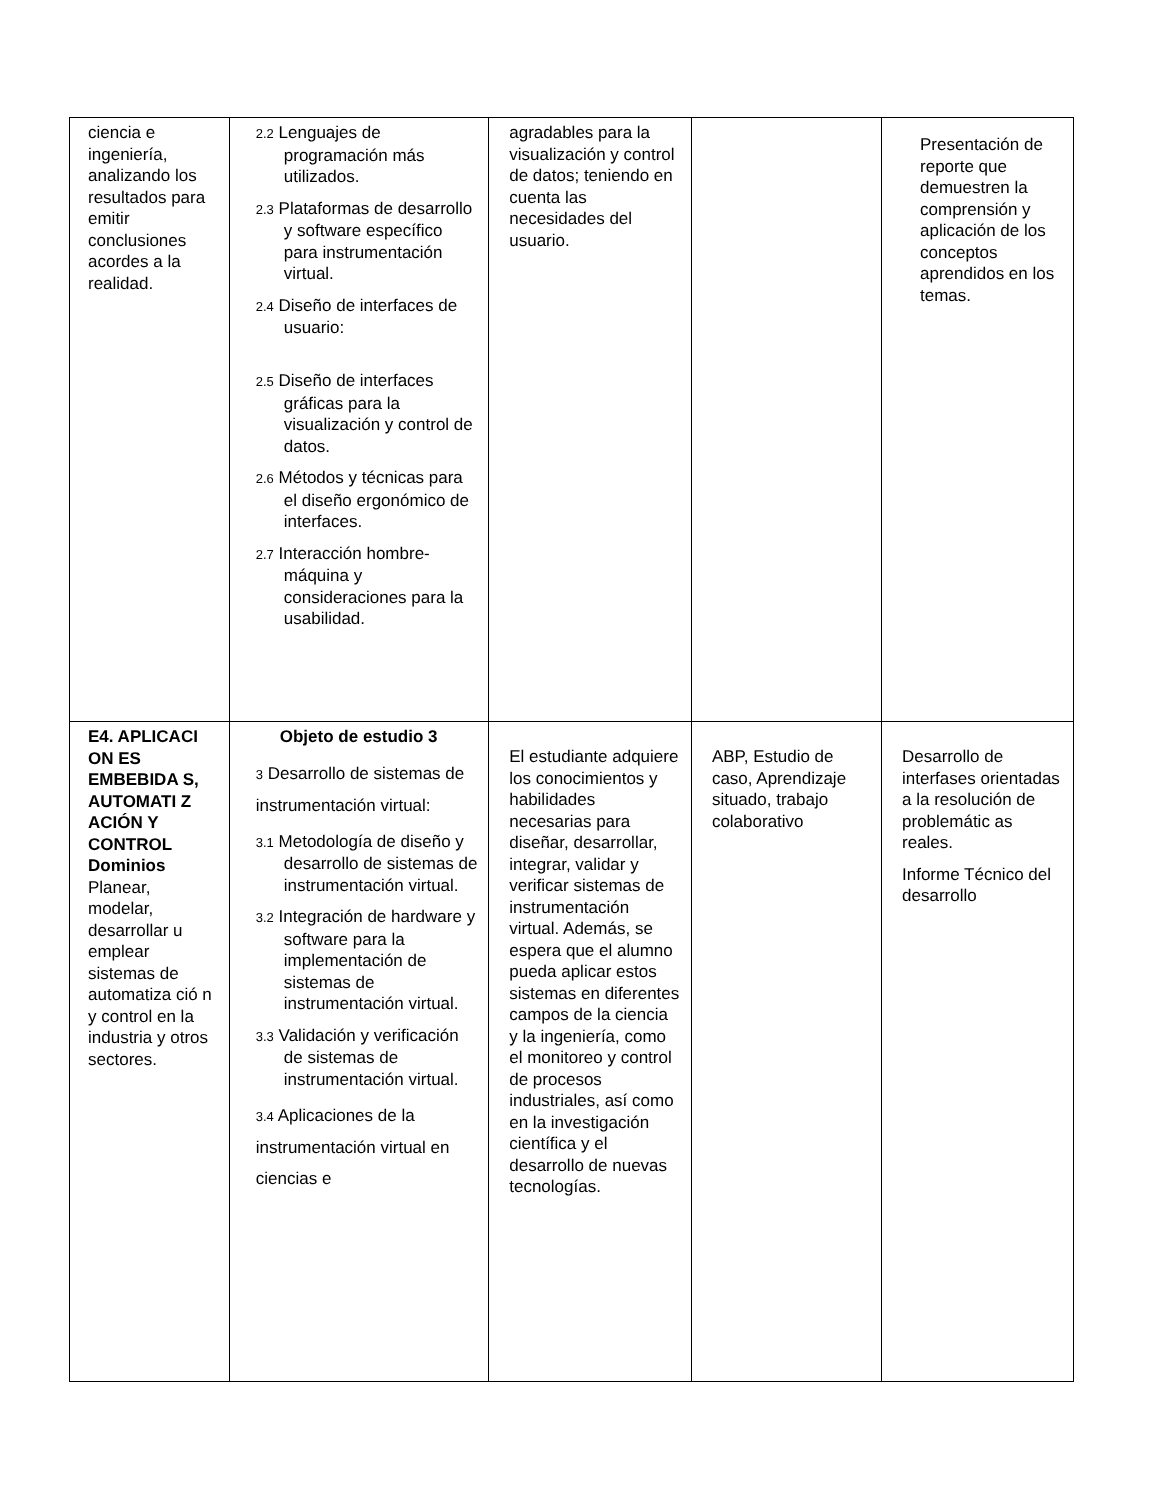| ciencia e ingeniería, analizando los resultados para emitir conclusiones acordes a la realidad. | 2.2 Lenguajes de programación más utilizados. 2.3 Plataformas de desarrollo y software específico para instrumentación virtual. 2.4 Diseño de interfaces de usuario: 2.5 Diseño de interfaces gráficas para la visualización y control de datos. 2.6 Métodos y técnicas para el diseño ergonómico de interfaces. 2.7 Interacción hombre-máquina y consideraciones para la usabilidad. | agradables para la visualización y control de datos; teniendo en cuenta las necesidades del usuario. | | Presentación de reporte que demuestren la comprensión y aplicación de los conceptos aprendidos en los temas. |
| E4. APLICACI ON ES EMBEBIDA S, AUTOMATI Z ACIÓN Y CONTROL Dominios Planear, modelar, desarrollar u emplear sistemas de automatiza ció n y control en la industria y otros sectores. | Objeto de estudio 3 3 Desarrollo de sistemas de instrumentación virtual: 3.1 Metodología de diseño y desarrollo de sistemas de instrumentación virtual. 3.2 Integración de hardware y software para la implementación de sistemas de instrumentación virtual. 3.3 Validación y verificación de sistemas de instrumentación virtual. 3.4 Aplicaciones de la instrumentación virtual en ciencias e | El estudiante adquiere los conocimientos y habilidades necesarias para diseñar, desarrollar, integrar, validar y verificar sistemas de instrumentación virtual. Además, se espera que el alumno pueda aplicar estos sistemas en diferentes campos de la ciencia y la ingeniería, como el monitoreo y control de procesos industriales, así como en la investigación científica y el desarrollo de nuevas tecnologías. | ABP, Estudio de caso, Aprendizaje situado, trabajo colaborativo | Desarrollo de interfases orientadas a la resolución de problemátic as reales. Informe Técnico del desarrollo |